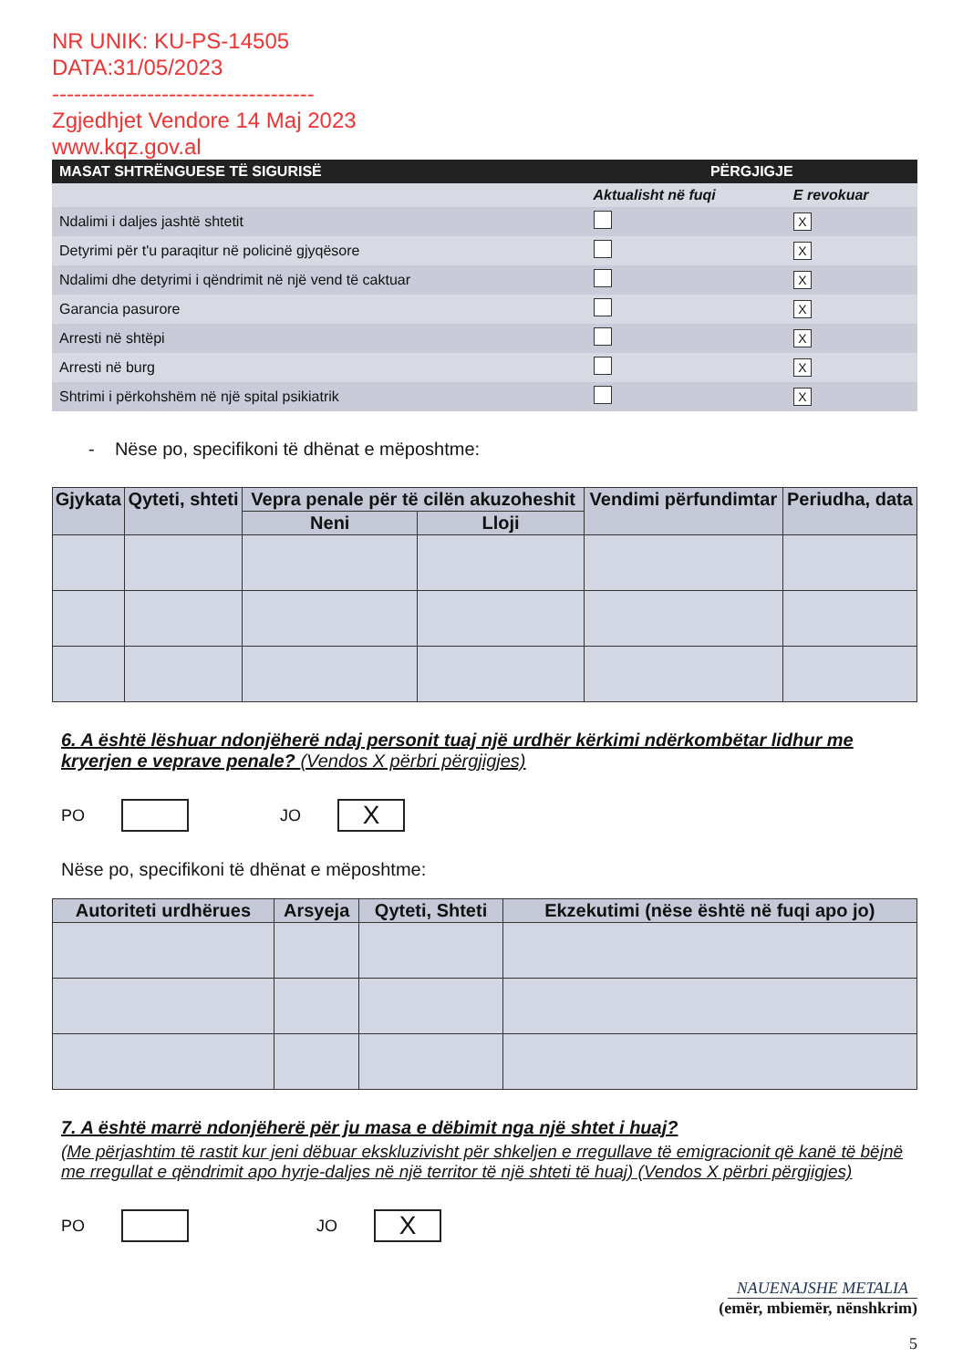NR UNIK: KU-PS-14505
DATA:31/05/2023
------------------------------------
Zgjedhjet Vendore 14 Maj 2023
www.kqz.gov.al
| MASAT SHTRËNGUESE TË SIGURISË | PËRGJIGJE | |
| --- | --- | --- |
| | Aktualisht në fuqi | E revokuar |
| Ndalimi i daljes jashtë shtetit | | X |
| Detyrimi për t'u paraqitur në policinë gjyqësore | | X |
| Ndalimi dhe detyrimi i qëndrimit në një vend të caktuar | | X |
| Garancia pasurore | | X |
| Arresti në shtëpi | | X |
| Arresti në burg | | X |
| Shtrimi i përkohshëm në një spital psikiatrik | | X |
- Nëse po, specifikoni të dhënat e mëposhtme:
| Gjykata | Qyteti, shteti | Vepra penale për të cilën akuzoheshit | | Vendimi përfundimtar | Periudha, data |
| --- | --- | --- | --- | --- | --- |
| | | Neni | Lloji | | |
6. A është lëshuar ndonjëherë ndaj personit tuaj një urdhër kërkimi ndërkombëtar lidhur me kryerjen e veprave penale? (Vendos X përbri përgjigjes)
PO JO
X
Nëse po, specifikoni të dhënat e mëposhtme:
| Autoriteti urdhërues | Arsyeja | Qyteti, Shteti | Ekzekutimi (nëse është në fuqi apo jo) |
| --- | --- | --- | --- |
7. A është marrë ndonjëherë për ju masa e dëbimit nga një shtet i huaj?
(Me përjashtim të rastit kur jeni dëbuar ekskluzivisht për shkeljen e rregullave të emigracionit që kanë të bëjnë me rregullat e qëndrimit apo hyrje-daljes në një territor të një shteti të huaj) (Vendos X përbri përgjigjes)
PO JO
X
NAUENAJSHE METALIA
(emër, mbiemër, nënshkrim)
5